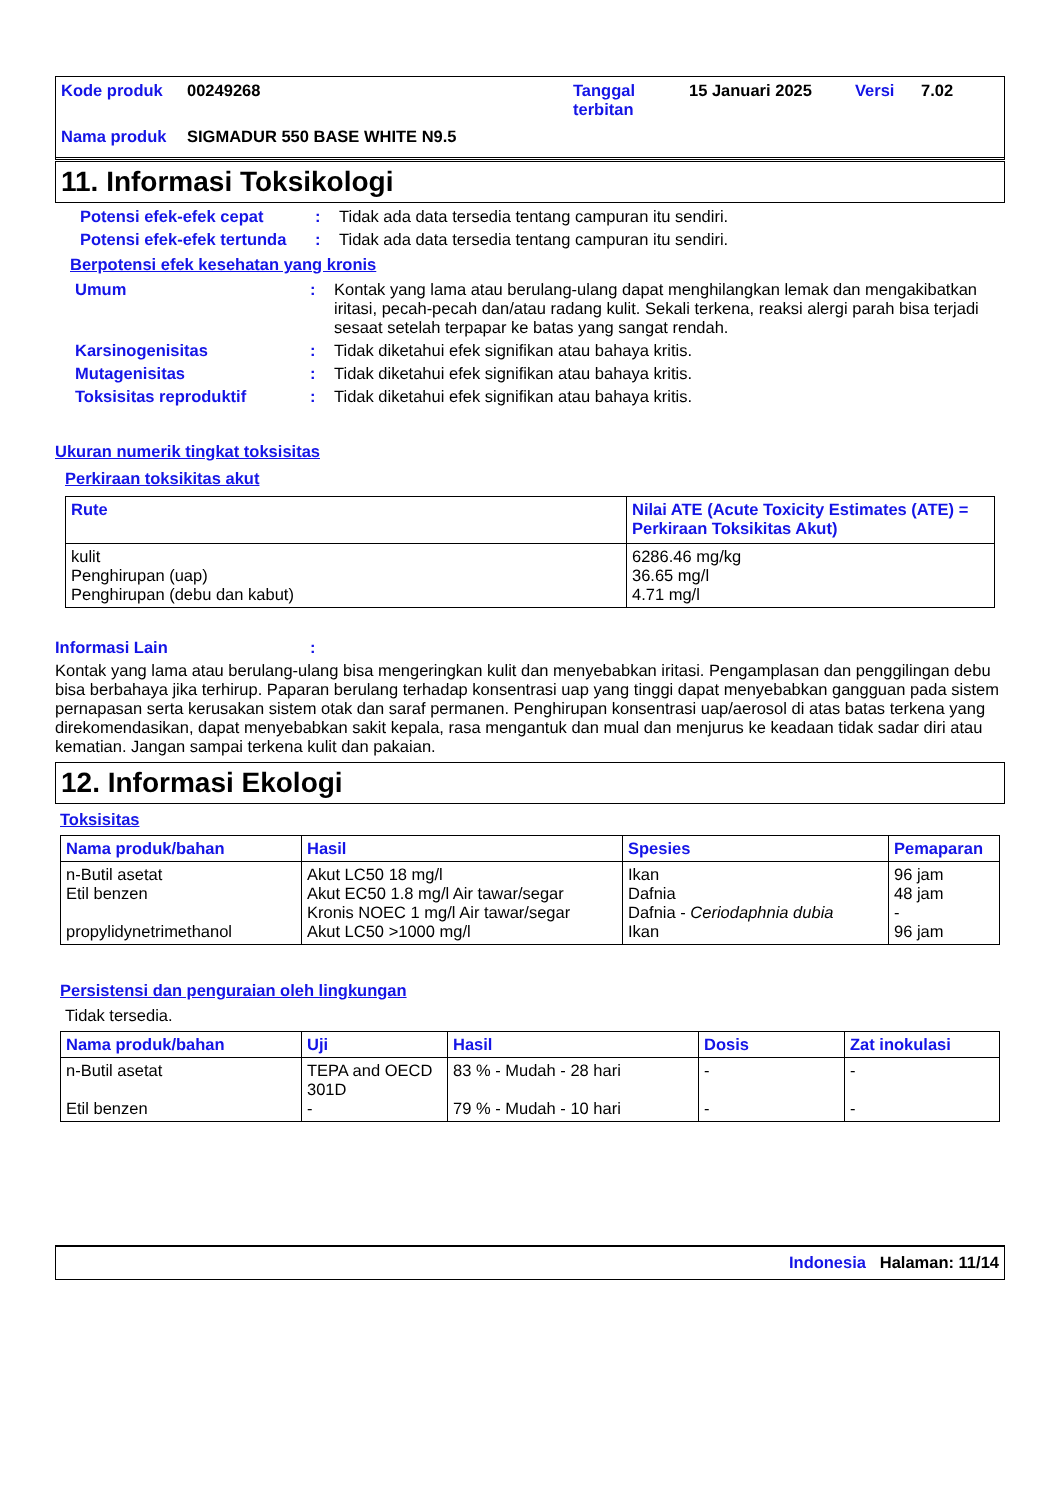| Kode produk | 00249268 | Tanggal terbitan | 15 Januari 2025 | Versi | 7.02 |
| Nama produk | SIGMADUR 550 BASE WHITE N9.5 | | | | |
11. Informasi Toksikologi
Potensi efek-efek cepat : Tidak ada data tersedia tentang campuran itu sendiri.
Potensi efek-efek tertunda
: Tidak ada data tersedia tentang campuran itu sendiri.
Berpotensi efek kesehatan yang kronis
Umum : Kontak yang lama atau berulang-ulang dapat menghilangkan lemak dan mengakibatkan iritasi, pecah-pecah dan/atau radang kulit. Sekali terkena, reaksi alergi parah bisa terjadi sesaat setelah terpapar ke batas yang sangat rendah.
Karsinogenisitas : Tidak diketahui efek signifikan atau bahaya kritis.
Mutagenisitas : Tidak diketahui efek signifikan atau bahaya kritis.
Toksisitas reproduktif : Tidak diketahui efek signifikan atau bahaya kritis.
Ukuran numerik tingkat toksisitas
Perkiraan toksikitas akut
| Rute | Nilai ATE (Acute Toxicity Estimates (ATE) = Perkiraan Toksikitas Akut) |
| --- | --- |
| kulit Penghirupan (uap) Penghirupan (debu dan kabut) | 6286.46 mg/kg 36.65 mg/l 4.71 mg/l |
Informasi Lain :
Kontak yang lama atau berulang-ulang bisa mengeringkan kulit dan menyebabkan iritasi. Pengamplasan dan penggilingan debu bisa berbahaya jika terhirup. Paparan berulang terhadap konsentrasi uap yang tinggi dapat menyebabkan gangguan pada sistem pernapasan serta kerusakan sistem otak dan saraf permanen. Penghirupan konsentrasi uap/aerosol di atas batas terkena yang direkomendasikan, dapat menyebabkan sakit kepala, rasa mengantuk dan mual dan menjurus ke keadaan tidak sadar diri atau kematian. Jangan sampai terkena kulit dan pakaian.
12. Informasi Ekologi
Toksisitas
| Nama produk/bahan | Hasil | Spesies | Pemaparan |
| --- | --- | --- | --- |
| n-Butil asetat Etil benzen propylidynetrimethanol | Akut LC50 18 mg/l Akut EC50 1.8 mg/l Air tawar/segar Kronis NOEC 1 mg/l Air tawar/segar Akut LC50 >1000 mg/l | Ikan Dafnia Dafnia - Ceriodaphnia dubia Ikan | 96 jam 48 jam - 96 jam |
Persistensi dan penguraian oleh lingkungan
Tidak tersedia.
| Nama produk/bahan | Uji | Hasil | Dosis | Zat inokulasi |
| --- | --- | --- | --- | --- |
| n-Butil asetat Etil benzen | TEPA and OECD 301D - | 83 % - Mudah - 28 hari 79 % - Mudah - 10 hari | - - | - - |
Indonesia Halaman: 11/14